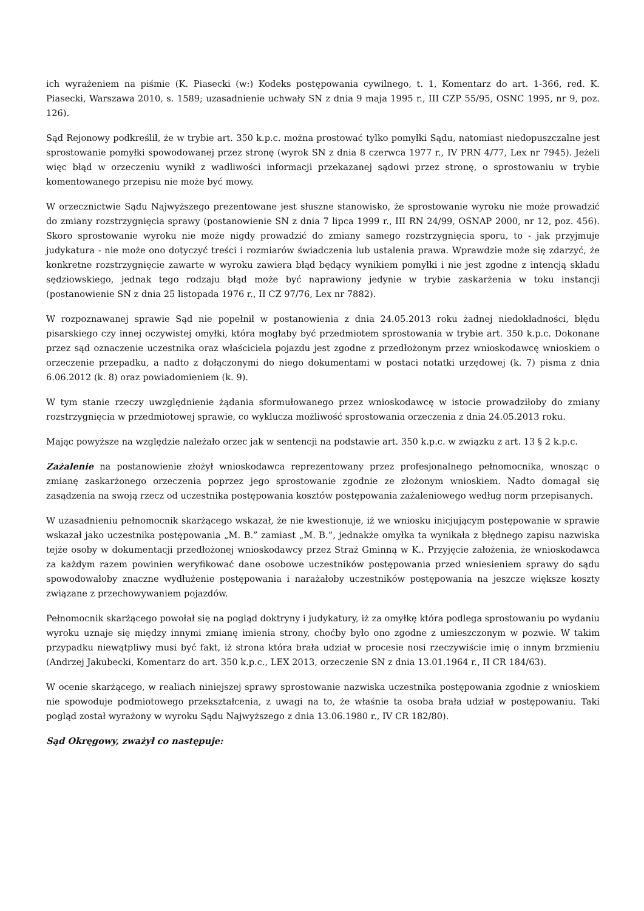ich wyrażeniem na piśmie (K. Piasecki (w:) Kodeks postępowania cywilnego, t. 1, Komentarz do art. 1-366, red. K. Piasecki, Warszawa 2010, s. 1589; uzasadnienie uchwały SN z dnia 9 maja 1995 r., III CZP 55/95, OSNC 1995, nr 9, poz. 126).
Sąd Rejonowy podkreślił, że w trybie art. 350 k.p.c. można prostować tylko pomyłki Sądu, natomiast niedopuszczalne jest sprostowanie pomyłki spowodowanej przez stronę (wyrok SN z dnia 8 czerwca 1977 r., IV PRN 4/77, Lex nr 7945). Jeżeli więc błąd w orzeczeniu wynikł z wadliwości informacji przekazanej sądowi przez stronę, o sprostowaniu w trybie komentowanego przepisu nie może być mowy.
W orzecznictwie Sądu Najwyższego prezentowane jest słuszne stanowisko, że sprostowanie wyroku nie może prowadzić do zmiany rozstrzygnięcia sprawy (postanowienie SN z dnia 7 lipca 1999 r., III RN 24/99, OSNAP 2000, nr 12, poz. 456). Skoro sprostowanie wyroku nie może nigdy prowadzić do zmiany samego rozstrzygnięcia sporu, to - jak przyjmuje judykatura - nie może ono dotyczyć treści i rozmiarów świadczenia lub ustalenia prawa. Wprawdzie może się zdarzyć, że konkretne rozstrzygnięcie zawarte w wyroku zawiera błąd będący wynikiem pomyłki i nie jest zgodne z intencją składu sędziowskiego, jednak tego rodzaju błąd może być naprawiony jedynie w trybie zaskarżenia w toku instancji (postanowienie SN z dnia 25 listopada 1976 r., II CZ 97/76, Lex nr 7882).
W rozpoznawanej sprawie Sąd nie popełnił w postanowienia z dnia 24.05.2013 roku żadnej niedokładności, błędu pisarskiego czy innej oczywistej omyłki, która mogłaby być przedmiotem sprostowania w trybie art. 350 k.p.c. Dokonane przez sąd oznaczenie uczestnika oraz właściciela pojazdu jest zgodne z przedłożonym przez wnioskodawcę wnioskiem o orzeczenie przepadku, a nadto z dołączonymi do niego dokumentami w postaci notatki urzędowej (k. 7) pisma z dnia 6.06.2012 (k. 8) oraz powiadomieniem (k. 9).
W tym stanie rzeczy uwzględnienie żądania sformułowanego przez wnioskodawcę w istocie prowadziłoby do zmiany rozstrzygnięcia w przedmiotowej sprawie, co wyklucza możliwość sprostowania orzeczenia z dnia 24.05.2013 roku.
Mając powyższe na względzie należało orzec jak w sentencji na podstawie art. 350 k.p.c. w związku z art. 13 § 2 k.p.c.
Zażalenie na postanowienie złożył wnioskodawca reprezentowany przez profesjonalnego pełnomocnika, wnosząc o zmianę zaskarżonego orzeczenia poprzez jego sprostowanie zgodnie ze złożonym wnioskiem. Nadto domagał się zasądzenia na swoją rzecz od uczestnika postępowania kosztów postępowania zażaleniowego według norm przepisanych.
W uzasadnieniu pełnomocnik skarżącego wskazał, że nie kwestionuje, iż we wniosku inicjującym postępowanie w sprawie wskazał jako uczestnika postępowania „M. B.” zamiast „M. B.”, jednakże omyłka ta wynikała z błędnego zapisu nazwiska tejże osoby w dokumentacji przedłożonej wnioskodawcy przez Straż Gminną w K.. Przyjęcie założenia, że wnioskodawca za każdym razem powinien weryfikować dane osobowe uczestników postępowania przed wniesieniem sprawy do sądu spowodowałoby znaczne wydłużenie postępowania i narażałoby uczestników postępowania na jeszcze większe koszty związane z przechowywaniem pojazdów.
Pełnomocnik skarżącego powołał się na pogląd doktryny i judykatury, iż za omyłkę która podlega sprostowaniu po wydaniu wyroku uznaje się między innymi zmianę imienia strony, choćby było ono zgodne z umieszczonym w pozwie. W takim przypadku niewątpliwy musi być fakt, iż strona która brała udział w procesie nosi rzeczywiście imię o innym brzmieniu (Andrzej Jakubecki, Komentarz do art. 350 k.p.c., LEX 2013, orzeczenie SN z dnia 13.01.1964 r., II CR 184/63).
W ocenie skarżącego, w realiach niniejszej sprawy sprostowanie nazwiska uczestnika postępowania zgodnie z wnioskiem nie spowoduje podmiotowego przekształcenia, z uwagi na to, że właśnie ta osoba brała udział w postępowaniu. Taki pogląd został wyrażony w wyroku Sądu Najwyższego z dnia 13.06.1980 r., IV CR 182/80).
Sąd Okręgowy, zważył co następuje: